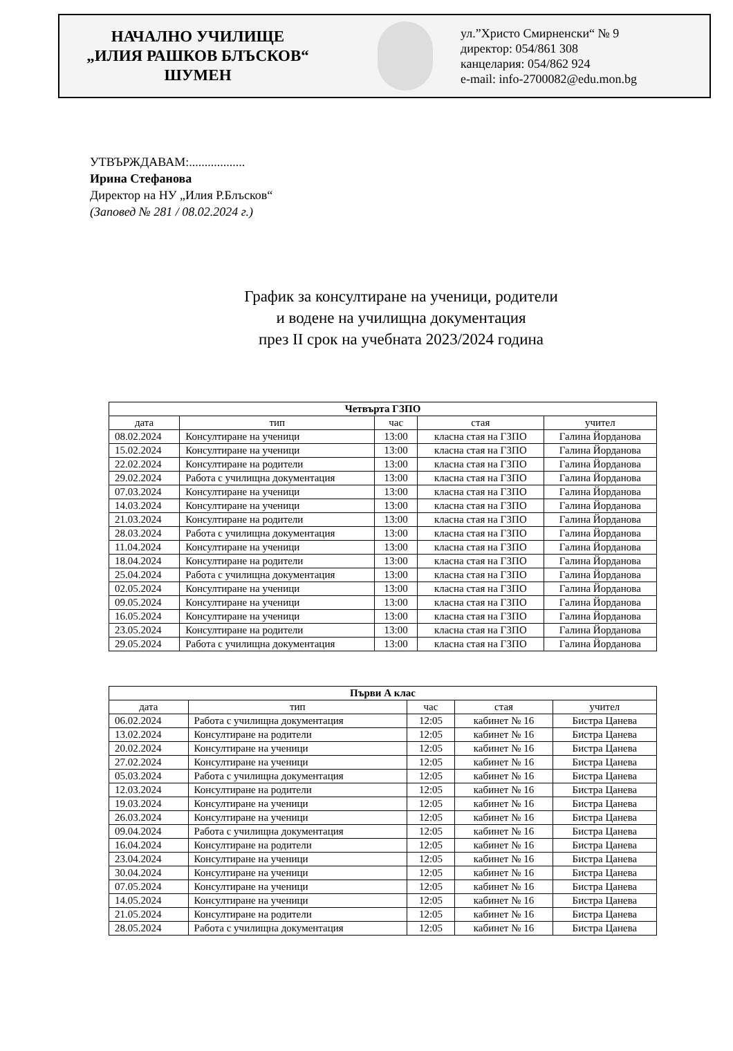НАЧАЛНО УЧИЛИЩЕ
„ИЛИЯ РАШКОВ БЛЪСКОВ“
ШУМЕН
ул.”Христо Смирненски“ № 9
директор: 054/861 308
канцелария: 054/862 924
e-mail: info-2700082@edu.mon.bg
УТВЪРЖДАВАМ:..................
Ирина Стефанова
Директор на НУ „Илия Р.Блъсков“
(Заповед № 281 / 08.02.2024 г.)
График за консултиране на ученици, родители
и водене на училищна документация
през II срок на учебната 2023/2024 година
| Четвърта ГЗПО | | | | |
| дата | тип | час | стая | учител |
| 08.02.2024 | Консултиране на ученици | 13:00 | класна стая на ГЗПО | Галина Йорданова |
| 15.02.2024 | Консултиране на ученици | 13:00 | класна стая на ГЗПО | Галина Йорданова |
| 22.02.2024 | Консултиране на родители | 13:00 | класна стая на ГЗПО | Галина Йорданова |
| 29.02.2024 | Работа с училищна документация | 13:00 | класна стая на ГЗПО | Галина Йорданова |
| 07.03.2024 | Консултиране на ученици | 13:00 | класна стая на ГЗПО | Галина Йорданова |
| 14.03.2024 | Консултиране на ученици | 13:00 | класна стая на ГЗПО | Галина Йорданова |
| 21.03.2024 | Консултиране на родители | 13:00 | класна стая на ГЗПО | Галина Йорданова |
| 28.03.2024 | Работа с училищна документация | 13:00 | класна стая на ГЗПО | Галина Йорданова |
| 11.04.2024 | Консултиране на ученици | 13:00 | класна стая на ГЗПО | Галина Йорданова |
| 18.04.2024 | Консултиране на родители | 13:00 | класна стая на ГЗПО | Галина Йорданова |
| 25.04.2024 | Работа с училищна документация | 13:00 | класна стая на ГЗПО | Галина Йорданова |
| 02.05.2024 | Консултиране на ученици | 13:00 | класна стая на ГЗПО | Галина Йорданова |
| 09.05.2024 | Консултиране на ученици | 13:00 | класна стая на ГЗПО | Галина Йорданова |
| 16.05.2024 | Консултиране на ученици | 13:00 | класна стая на ГЗПО | Галина Йорданова |
| 23.05.2024 | Консултиране на родители | 13:00 | класна стая на ГЗПО | Галина Йорданова |
| 29.05.2024 | Работа с училищна документация | 13:00 | класна стая на ГЗПО | Галина Йорданова |
| Първи А клас | | | | |
| дата | тип | час | стая | учител |
| 06.02.2024 | Работа с училищна документация | 12:05 | кабинет № 16 | Бистра Цанева |
| 13.02.2024 | Консултиране на родители | 12:05 | кабинет № 16 | Бистра Цанева |
| 20.02.2024 | Консултиране на ученици | 12:05 | кабинет № 16 | Бистра Цанева |
| 27.02.2024 | Консултиране на ученици | 12:05 | кабинет № 16 | Бистра Цанева |
| 05.03.2024 | Работа с училищна документация | 12:05 | кабинет № 16 | Бистра Цанева |
| 12.03.2024 | Консултиране на родители | 12:05 | кабинет № 16 | Бистра Цанева |
| 19.03.2024 | Консултиране на ученици | 12:05 | кабинет № 16 | Бистра Цанева |
| 26.03.2024 | Консултиране на ученици | 12:05 | кабинет № 16 | Бистра Цанева |
| 09.04.2024 | Работа с училищна документация | 12:05 | кабинет № 16 | Бистра Цанева |
| 16.04.2024 | Консултиране на родители | 12:05 | кабинет № 16 | Бистра Цанева |
| 23.04.2024 | Консултиране на ученици | 12:05 | кабинет № 16 | Бистра Цанева |
| 30.04.2024 | Консултиране на ученици | 12:05 | кабинет № 16 | Бистра Цанева |
| 07.05.2024 | Консултиране на ученици | 12:05 | кабинет № 16 | Бистра Цанева |
| 14.05.2024 | Консултиране на ученици | 12:05 | кабинет № 16 | Бистра Цанева |
| 21.05.2024 | Консултиране на родители | 12:05 | кабинет № 16 | Бистра Цанева |
| 28.05.2024 | Работа с училищна документация | 12:05 | кабинет № 16 | Бистра Цанева |